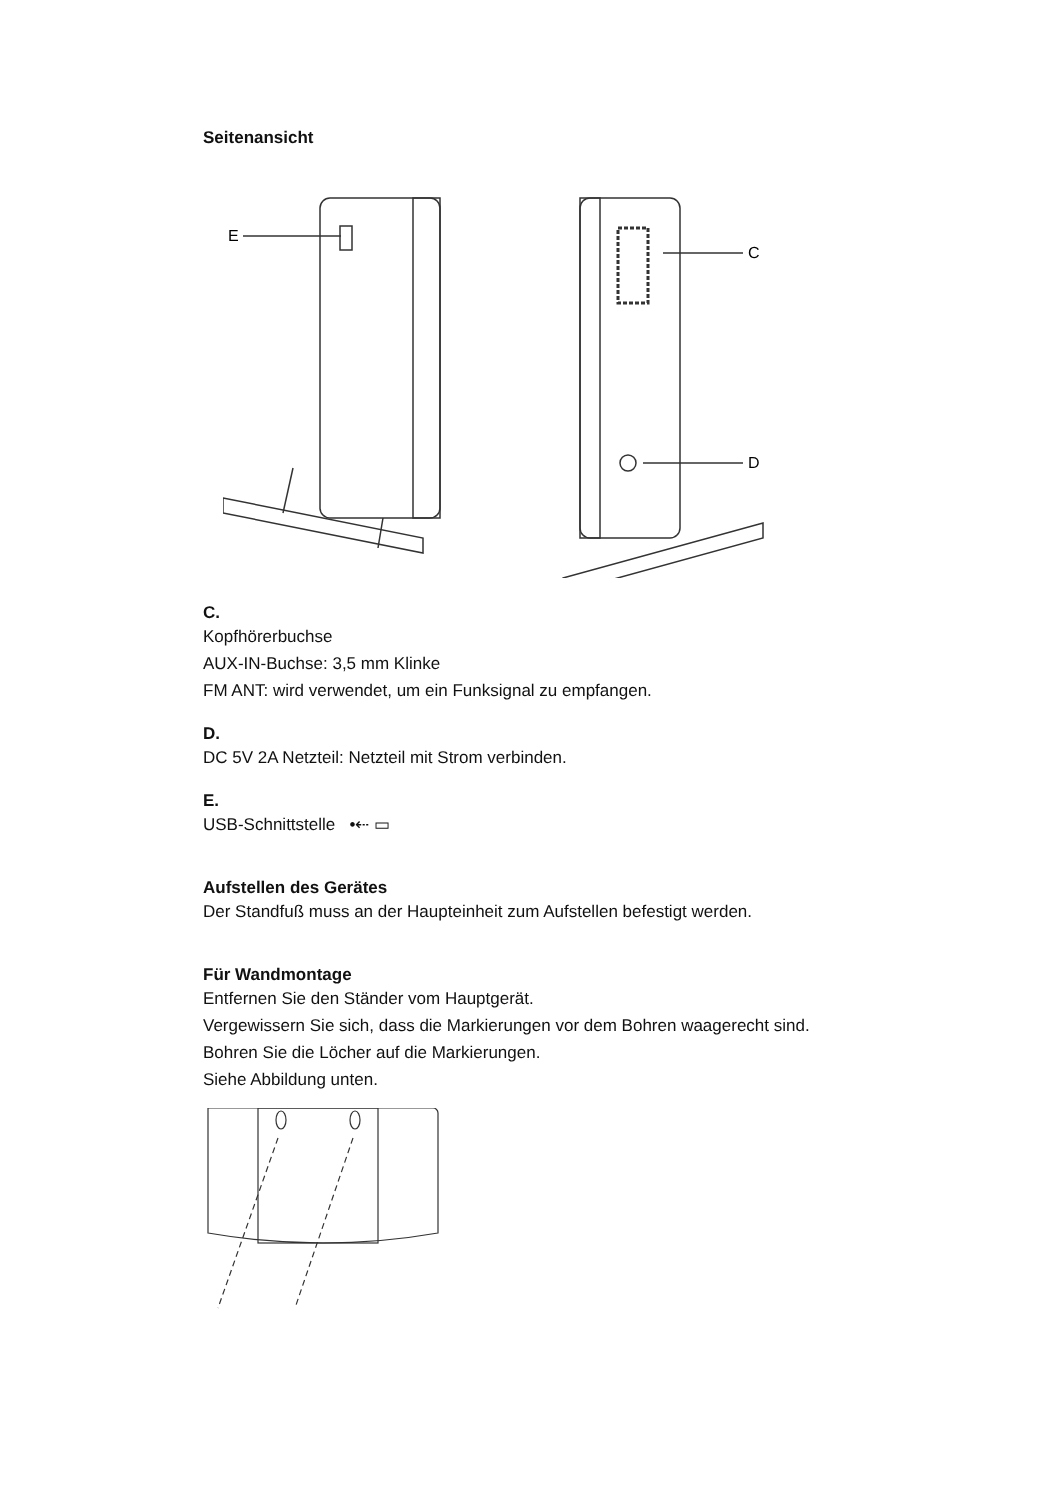Seitenansicht
E
C
D
C.
Kopfhörerbuchse
AUX-IN-Buchse: 3,5 mm Klinke
FM ANT: wird verwendet, um ein Funksignal zu empfangen.
D.
DC 5V 2A Netzteil: Netzteil mit Strom verbinden.
E.
USB-Schnittstelle •⇠ ▭
Aufstellen des Gerätes
Der Standfuß muss an der Haupteinheit zum Aufstellen befestigt werden.
Für Wandmontage
Entfernen Sie den Ständer vom Hauptgerät.
Vergewissern Sie sich, dass die Markierungen vor dem Bohren waagerecht sind.
Bohren Sie die Löcher auf die Markierungen.
Siehe Abbildung unten.